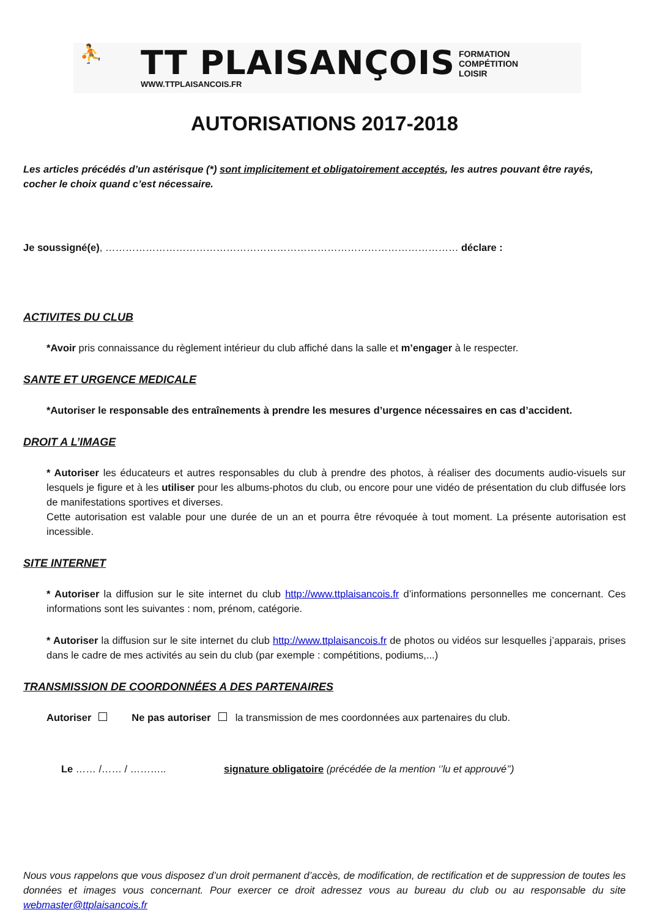⛹
TT PLAISANÇOIS
WWW.TTPLAISANCOIS.FR
FORMATION
COMPÉTITION
LOISIR
AUTORISATIONS 2017-2018
Les articles précédés d’un astérisque (*) sont implicitement et obligatoirement acceptés, les autres pouvant être rayés, cocher le choix quand c’est nécessaire.
Je soussigné(e), …………………………………………………………………………………………… déclare :
ACTIVITES DU CLUB
*Avoir pris connaissance du règlement intérieur du club affiché dans la salle et m’engager à le respecter.
SANTE ET URGENCE MEDICALE
*Autoriser le responsable des entraînements à prendre les mesures d’urgence nécessaires en cas d’accident.
DROIT A L’IMAGE
* Autoriser les éducateurs et autres responsables du club à prendre des photos, à réaliser des documents audio-visuels sur lesquels je figure et à les utiliser pour les albums-photos du club, ou encore pour une vidéo de présentation du club diffusée lors de manifestations sportives et diverses.
Cette autorisation est valable pour une durée de un an et pourra être révoquée à tout moment. La présente autorisation est incessible.
SITE INTERNET
* Autoriser la diffusion sur le site internet du club http://www.ttplaisancois.fr d’informations personnelles me concernant. Ces informations sont les suivantes : nom, prénom, catégorie.
* Autoriser la diffusion sur le site internet du club http://www.ttplaisancois.fr de photos ou vidéos sur lesquelles j’apparais, prises dans le cadre de mes activités au sein du club (par exemple : compétitions, podiums,...)
TRANSMISSION DE COORDONNÉES A DES PARTENAIRES
Autoriser Ne pas autoriser la transmission de mes coordonnées aux partenaires du club.
Le …… /…… / ……….. signature obligatoire (précédée de la mention ‘’lu et approuvé’’)
Nous vous rappelons que vous disposez d’un droit permanent d’accès, de modification, de rectification et de suppression de toutes les données et images vous concernant. Pour exercer ce droit adressez vous au bureau du club ou au responsable du site webmaster@ttplaisancois.fr